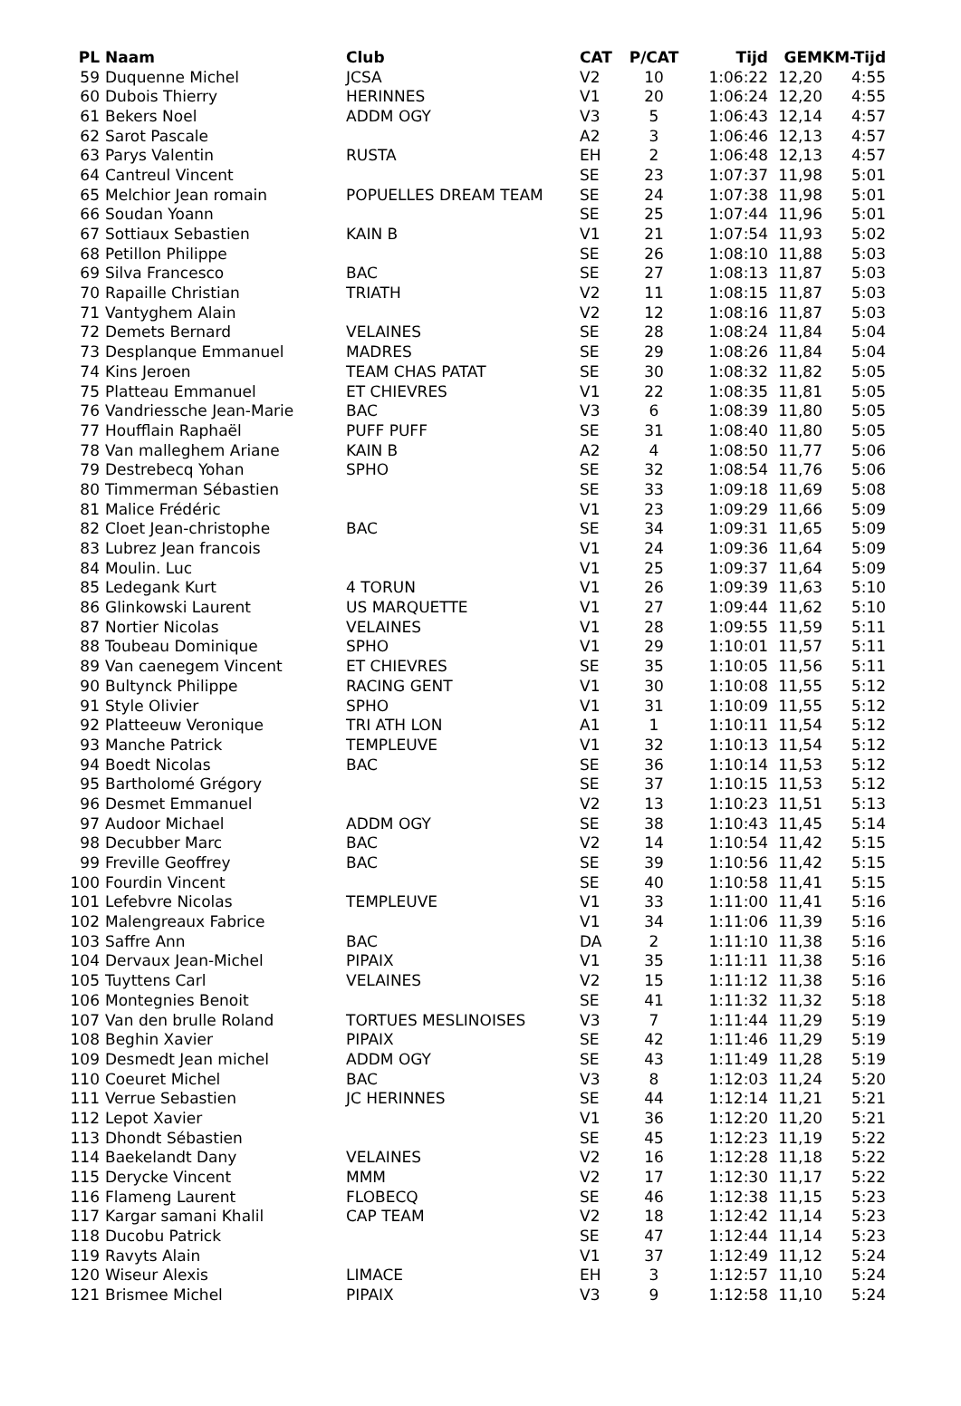| PL | Naam | Club | CAT | P/CAT | Tijd | GEM | KM-Tijd |
| --- | --- | --- | --- | --- | --- | --- | --- |
| 59 | Duquenne Michel | JCSA | V2 | 10 | 1:06:22 | 12,20 | 4:55 |
| 60 | Dubois Thierry | HERINNES | V1 | 20 | 1:06:24 | 12,20 | 4:55 |
| 61 | Bekers Noel | ADDM OGY | V3 | 5 | 1:06:43 | 12,14 | 4:57 |
| 62 | Sarot Pascale | | A2 | 3 | 1:06:46 | 12,13 | 4:57 |
| 63 | Parys Valentin | RUSTA | EH | 2 | 1:06:48 | 12,13 | 4:57 |
| 64 | Cantreul Vincent | | SE | 23 | 1:07:37 | 11,98 | 5:01 |
| 65 | Melchior Jean romain | POPUELLES DREAM TEAM | SE | 24 | 1:07:38 | 11,98 | 5:01 |
| 66 | Soudan Yoann | | SE | 25 | 1:07:44 | 11,96 | 5:01 |
| 67 | Sottiaux Sebastien | KAIN B | V1 | 21 | 1:07:54 | 11,93 | 5:02 |
| 68 | Petillon Philippe | | SE | 26 | 1:08:10 | 11,88 | 5:03 |
| 69 | Silva Francesco | BAC | SE | 27 | 1:08:13 | 11,87 | 5:03 |
| 70 | Rapaille Christian | TRIATH | V2 | 11 | 1:08:15 | 11,87 | 5:03 |
| 71 | Vantyghem Alain | | V2 | 12 | 1:08:16 | 11,87 | 5:03 |
| 72 | Demets Bernard | VELAINES | SE | 28 | 1:08:24 | 11,84 | 5:04 |
| 73 | Desplanque Emmanuel | MADRES | SE | 29 | 1:08:26 | 11,84 | 5:04 |
| 74 | Kins Jeroen | TEAM CHAS PATAT | SE | 30 | 1:08:32 | 11,82 | 5:05 |
| 75 | Platteau Emmanuel | ET CHIEVRES | V1 | 22 | 1:08:35 | 11,81 | 5:05 |
| 76 | Vandriessche Jean-Marie | BAC | V3 | 6 | 1:08:39 | 11,80 | 5:05 |
| 77 | Houfflain Raphaël | PUFF PUFF | SE | 31 | 1:08:40 | 11,80 | 5:05 |
| 78 | Van malleghem Ariane | KAIN B | A2 | 4 | 1:08:50 | 11,77 | 5:06 |
| 79 | Destrebecq Yohan | SPHO | SE | 32 | 1:08:54 | 11,76 | 5:06 |
| 80 | Timmerman Sébastien | | SE | 33 | 1:09:18 | 11,69 | 5:08 |
| 81 | Malice Frédéric | | V1 | 23 | 1:09:29 | 11,66 | 5:09 |
| 82 | Cloet Jean-christophe | BAC | SE | 34 | 1:09:31 | 11,65 | 5:09 |
| 83 | Lubrez Jean francois | | V1 | 24 | 1:09:36 | 11,64 | 5:09 |
| 84 | Moulin. Luc | | V1 | 25 | 1:09:37 | 11,64 | 5:09 |
| 85 | Ledegank Kurt | 4 TORUN | V1 | 26 | 1:09:39 | 11,63 | 5:10 |
| 86 | Glinkowski Laurent | US MARQUETTE | V1 | 27 | 1:09:44 | 11,62 | 5:10 |
| 87 | Nortier Nicolas | VELAINES | V1 | 28 | 1:09:55 | 11,59 | 5:11 |
| 88 | Toubeau Dominique | SPHO | V1 | 29 | 1:10:01 | 11,57 | 5:11 |
| 89 | Van caenegem Vincent | ET CHIEVRES | SE | 35 | 1:10:05 | 11,56 | 5:11 |
| 90 | Bultynck Philippe | RACING GENT | V1 | 30 | 1:10:08 | 11,55 | 5:12 |
| 91 | Style Olivier | SPHO | V1 | 31 | 1:10:09 | 11,55 | 5:12 |
| 92 | Platteeuw Veronique | TRI ATH LON | A1 | 1 | 1:10:11 | 11,54 | 5:12 |
| 93 | Manche Patrick | TEMPLEUVE | V1 | 32 | 1:10:13 | 11,54 | 5:12 |
| 94 | Boedt Nicolas | BAC | SE | 36 | 1:10:14 | 11,53 | 5:12 |
| 95 | Bartholomé Grégory | | SE | 37 | 1:10:15 | 11,53 | 5:12 |
| 96 | Desmet Emmanuel | | V2 | 13 | 1:10:23 | 11,51 | 5:13 |
| 97 | Audoor Michael | ADDM OGY | SE | 38 | 1:10:43 | 11,45 | 5:14 |
| 98 | Decubber Marc | BAC | V2 | 14 | 1:10:54 | 11,42 | 5:15 |
| 99 | Freville Geoffrey | BAC | SE | 39 | 1:10:56 | 11,42 | 5:15 |
| 100 | Fourdin Vincent | | SE | 40 | 1:10:58 | 11,41 | 5:15 |
| 101 | Lefebvre Nicolas | TEMPLEUVE | V1 | 33 | 1:11:00 | 11,41 | 5:16 |
| 102 | Malengreaux Fabrice | | V1 | 34 | 1:11:06 | 11,39 | 5:16 |
| 103 | Saffre Ann | BAC | DA | 2 | 1:11:10 | 11,38 | 5:16 |
| 104 | Dervaux Jean-Michel | PIPAIX | V1 | 35 | 1:11:11 | 11,38 | 5:16 |
| 105 | Tuyttens Carl | VELAINES | V2 | 15 | 1:11:12 | 11,38 | 5:16 |
| 106 | Montegnies Benoit | | SE | 41 | 1:11:32 | 11,32 | 5:18 |
| 107 | Van den brulle Roland | TORTUES MESLINOISES | V3 | 7 | 1:11:44 | 11,29 | 5:19 |
| 108 | Beghin Xavier | PIPAIX | SE | 42 | 1:11:46 | 11,29 | 5:19 |
| 109 | Desmedt Jean michel | ADDM OGY | SE | 43 | 1:11:49 | 11,28 | 5:19 |
| 110 | Coeuret Michel | BAC | V3 | 8 | 1:12:03 | 11,24 | 5:20 |
| 111 | Verrue Sebastien | JC HERINNES | SE | 44 | 1:12:14 | 11,21 | 5:21 |
| 112 | Lepot Xavier | | V1 | 36 | 1:12:20 | 11,20 | 5:21 |
| 113 | Dhondt Sébastien | | SE | 45 | 1:12:23 | 11,19 | 5:22 |
| 114 | Baekelandt Dany | VELAINES | V2 | 16 | 1:12:28 | 11,18 | 5:22 |
| 115 | Derycke Vincent | MMM | V2 | 17 | 1:12:30 | 11,17 | 5:22 |
| 116 | Flameng Laurent | FLOBECQ | SE | 46 | 1:12:38 | 11,15 | 5:23 |
| 117 | Kargar samani Khalil | CAP TEAM | V2 | 18 | 1:12:42 | 11,14 | 5:23 |
| 118 | Ducobu Patrick | | SE | 47 | 1:12:44 | 11,14 | 5:23 |
| 119 | Ravyts Alain | | V1 | 37 | 1:12:49 | 11,12 | 5:24 |
| 120 | Wiseur Alexis | LIMACE | EH | 3 | 1:12:57 | 11,10 | 5:24 |
| 121 | Brismee Michel | PIPAIX | V3 | 9 | 1:12:58 | 11,10 | 5:24 |